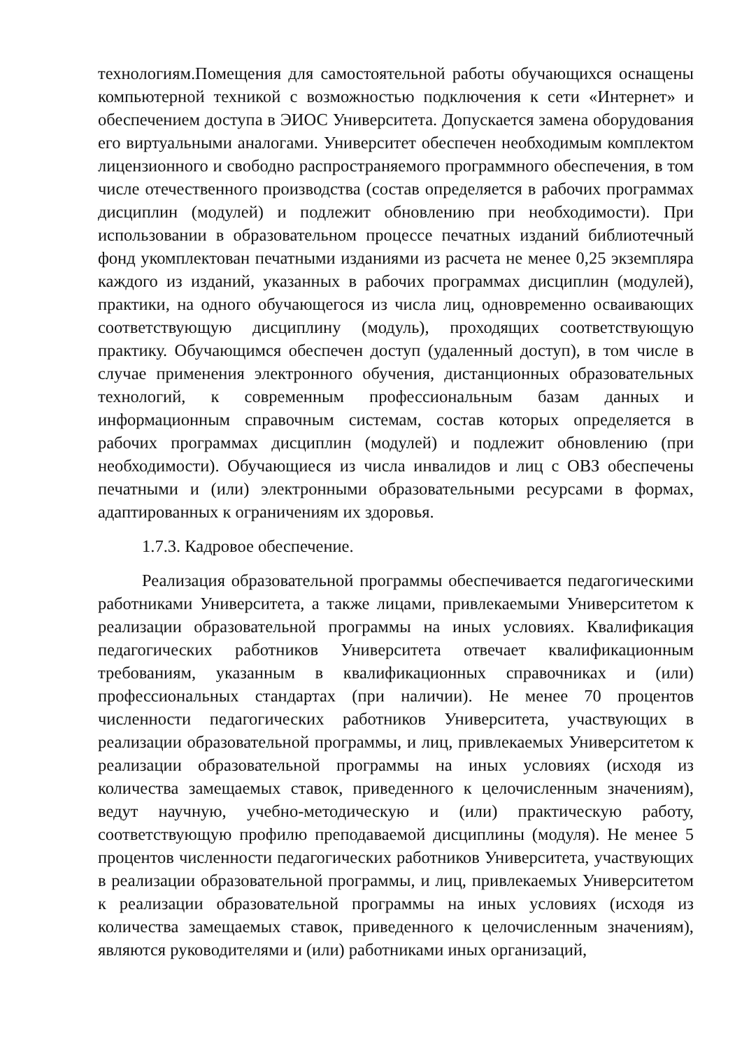технологиям.Помещения для самостоятельной работы обучающихся оснащены компьютерной техникой с возможностью подключения к сети «Интернет» и обеспечением доступа в ЭИОС Университета. Допускается замена оборудования его виртуальными аналогами. Университет обеспечен необходимым комплектом лицензионного и свободно распространяемого программного обеспечения, в том числе отечественного производства (состав определяется в рабочих программах дисциплин (модулей) и подлежит обновлению при необходимости). При использовании в образовательном процессе печатных изданий библиотечный фонд укомплектован печатными изданиями из расчета не менее 0,25 экземпляра каждого из изданий, указанных в рабочих программах дисциплин (модулей), практики, на одного обучающегося из числа лиц, одновременно осваивающих соответствующую дисциплину (модуль), проходящих соответствующую практику. Обучающимся обеспечен доступ (удаленный доступ), в том числе в случае применения электронного обучения, дистанционных образовательных технологий, к современным профессиональным базам данных и информационным справочным системам, состав которых определяется в рабочих программах дисциплин (модулей) и подлежит обновлению (при необходимости). Обучающиеся из числа инвалидов и лиц с ОВЗ обеспечены печатными и (или) электронными образовательными ресурсами в формах, адаптированных к ограничениям их здоровья.
1.7.3. Кадровое обеспечение.
Реализация образовательной программы обеспечивается педагогическими работниками Университета, а также лицами, привлекаемыми Университетом к реализации образовательной программы на иных условиях. Квалификация педагогических работников Университета отвечает квалификационным требованиям, указанным в квалификационных справочниках и (или) профессиональных стандартах (при наличии). Не менее 70 процентов численности педагогических работников Университета, участвующих в реализации образовательной программы, и лиц, привлекаемых Университетом к реализации образовательной программы на иных условиях (исходя из количества замещаемых ставок, приведенного к целочисленным значениям), ведут научную, учебно-методическую и (или) практическую работу, соответствующую профилю преподаваемой дисциплины (модуля). Не менее 5 процентов численности педагогических работников Университета, участвующих в реализации образовательной программы, и лиц, привлекаемых Университетом к реализации образовательной программы на иных условиях (исходя из количества замещаемых ставок, приведенного к целочисленным значениям), являются руководителями и (или) работниками иных организаций,